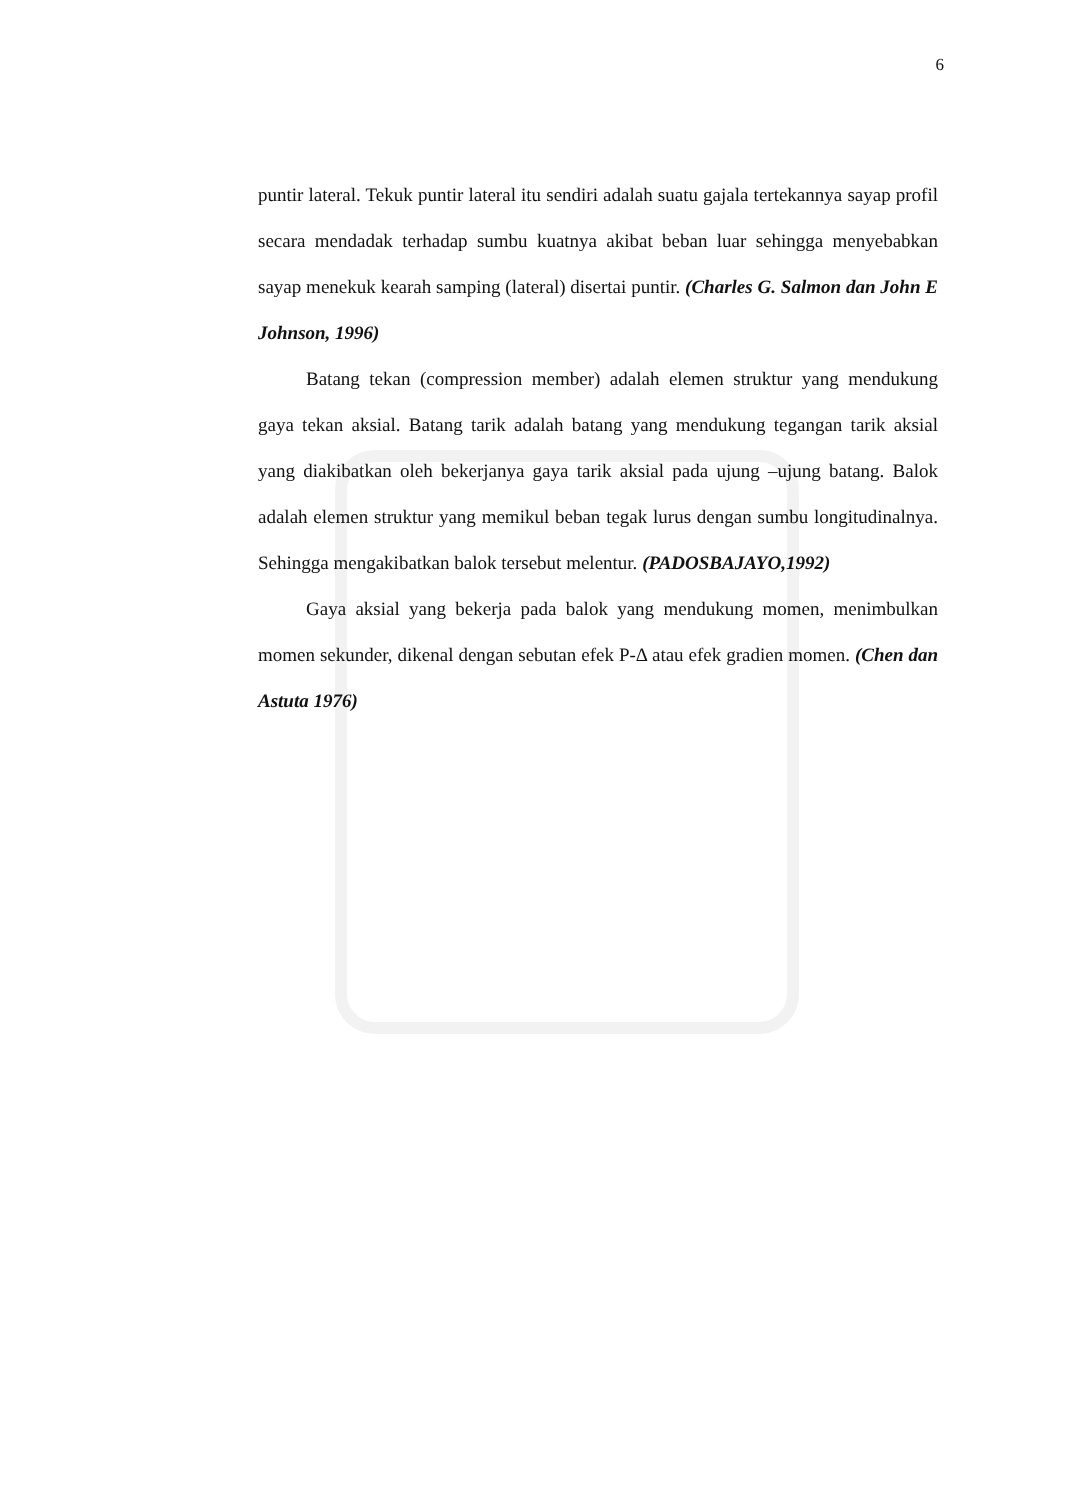6
puntir lateral. Tekuk puntir lateral itu sendiri adalah suatu gajala tertekannya sayap profil secara mendadak terhadap sumbu kuatnya akibat beban luar sehingga menyebabkan sayap menekuk kearah samping (lateral) disertai puntir. (Charles G. Salmon dan John E Johnson, 1996)
Batang tekan (compression member) adalah elemen struktur yang mendukung gaya tekan aksial. Batang tarik adalah batang yang mendukung tegangan tarik aksial yang diakibatkan oleh bekerjanya gaya tarik aksial pada ujung –ujung batang. Balok adalah elemen struktur yang memikul beban tegak lurus dengan sumbu longitudinalnya. Sehingga mengakibatkan balok tersebut melentur. (PADOSBAJAYO,1992)
Gaya aksial yang bekerja pada balok yang mendukung momen, menimbulkan momen sekunder, dikenal dengan sebutan efek P-Δ atau efek gradien momen. (Chen dan Astuta 1976)